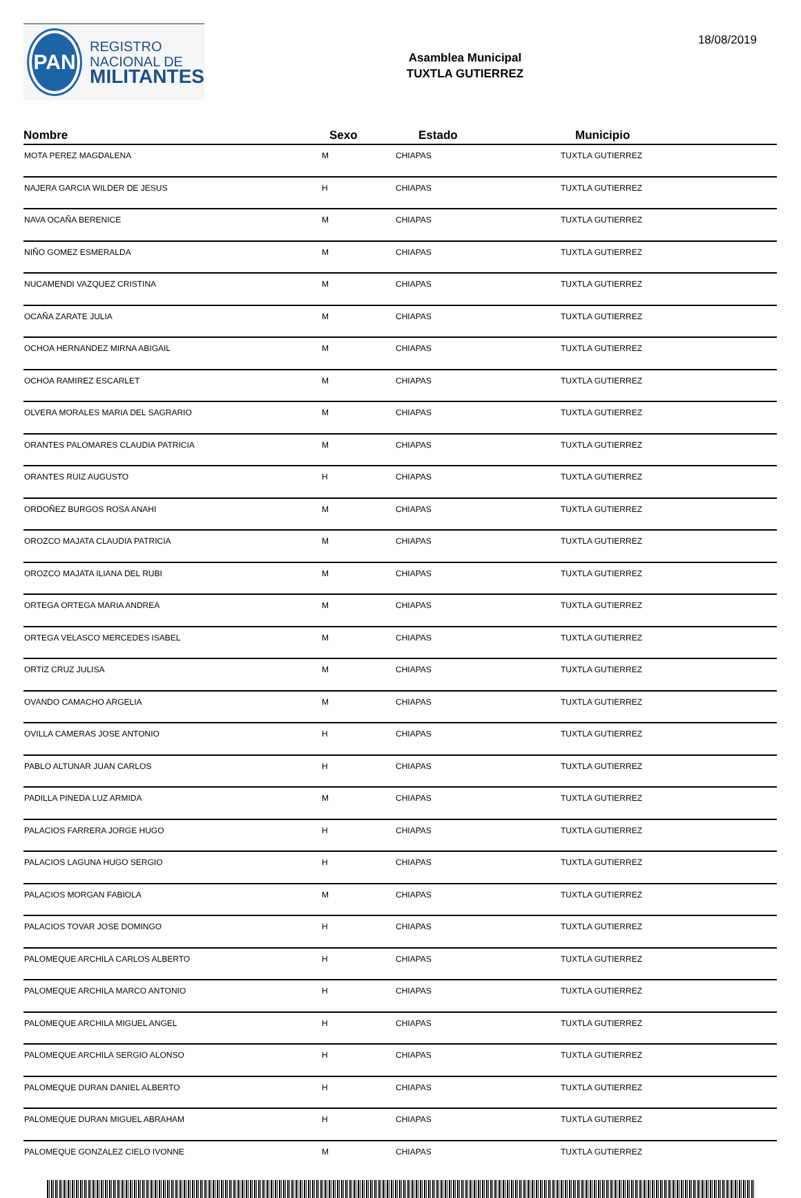PAN
REGISTRO
NACIONAL DE
MILITANTES
Asamblea Municipal
TUXTLA GUTIERREZ
18/08/2019
| Nombre | Sexo | Estado | Municipio |
| --- | --- | --- | --- |
| MOTA PEREZ MAGDALENA | M | CHIAPAS | TUXTLA GUTIERREZ |
| NAJERA GARCIA WILDER DE JESUS | H | CHIAPAS | TUXTLA GUTIERREZ |
| NAVA OCAÑA BERENICE | M | CHIAPAS | TUXTLA GUTIERREZ |
| NIÑO GOMEZ ESMERALDA | M | CHIAPAS | TUXTLA GUTIERREZ |
| NUCAMENDI VAZQUEZ CRISTINA | M | CHIAPAS | TUXTLA GUTIERREZ |
| OCAÑA ZARATE JULIA | M | CHIAPAS | TUXTLA GUTIERREZ |
| OCHOA HERNANDEZ MIRNA ABIGAIL | M | CHIAPAS | TUXTLA GUTIERREZ |
| OCHOA RAMIREZ ESCARLET | M | CHIAPAS | TUXTLA GUTIERREZ |
| OLVERA MORALES MARIA DEL SAGRARIO | M | CHIAPAS | TUXTLA GUTIERREZ |
| ORANTES PALOMARES CLAUDIA PATRICIA | M | CHIAPAS | TUXTLA GUTIERREZ |
| ORANTES RUIZ AUGUSTO | H | CHIAPAS | TUXTLA GUTIERREZ |
| ORDOÑEZ BURGOS ROSA ANAHI | M | CHIAPAS | TUXTLA GUTIERREZ |
| OROZCO MAJATA CLAUDIA PATRICIA | M | CHIAPAS | TUXTLA GUTIERREZ |
| OROZCO MAJATA ILIANA DEL RUBI | M | CHIAPAS | TUXTLA GUTIERREZ |
| ORTEGA ORTEGA MARIA ANDREA | M | CHIAPAS | TUXTLA GUTIERREZ |
| ORTEGA VELASCO MERCEDES ISABEL | M | CHIAPAS | TUXTLA GUTIERREZ |
| ORTIZ CRUZ JULISA | M | CHIAPAS | TUXTLA GUTIERREZ |
| OVANDO CAMACHO ARGELIA | M | CHIAPAS | TUXTLA GUTIERREZ |
| OVILLA CAMERAS JOSE ANTONIO | H | CHIAPAS | TUXTLA GUTIERREZ |
| PABLO ALTUNAR JUAN CARLOS | H | CHIAPAS | TUXTLA GUTIERREZ |
| PADILLA PINEDA LUZ ARMIDA | M | CHIAPAS | TUXTLA GUTIERREZ |
| PALACIOS FARRERA JORGE HUGO | H | CHIAPAS | TUXTLA GUTIERREZ |
| PALACIOS LAGUNA HUGO SERGIO | H | CHIAPAS | TUXTLA GUTIERREZ |
| PALACIOS MORGAN FABIOLA | M | CHIAPAS | TUXTLA GUTIERREZ |
| PALACIOS TOVAR JOSE DOMINGO | H | CHIAPAS | TUXTLA GUTIERREZ |
| PALOMEQUE ARCHILA CARLOS ALBERTO | H | CHIAPAS | TUXTLA GUTIERREZ |
| PALOMEQUE ARCHILA MARCO ANTONIO | H | CHIAPAS | TUXTLA GUTIERREZ |
| PALOMEQUE ARCHILA MIGUEL ANGEL | H | CHIAPAS | TUXTLA GUTIERREZ |
| PALOMEQUE ARCHILA SERGIO ALONSO | H | CHIAPAS | TUXTLA GUTIERREZ |
| PALOMEQUE DURAN DANIEL ALBERTO | H | CHIAPAS | TUXTLA GUTIERREZ |
| PALOMEQUE DURAN MIGUEL ABRAHAM | H | CHIAPAS | TUXTLA GUTIERREZ |
| PALOMEQUE GONZALEZ CIELO IVONNE | M | CHIAPAS | TUXTLA GUTIERREZ |